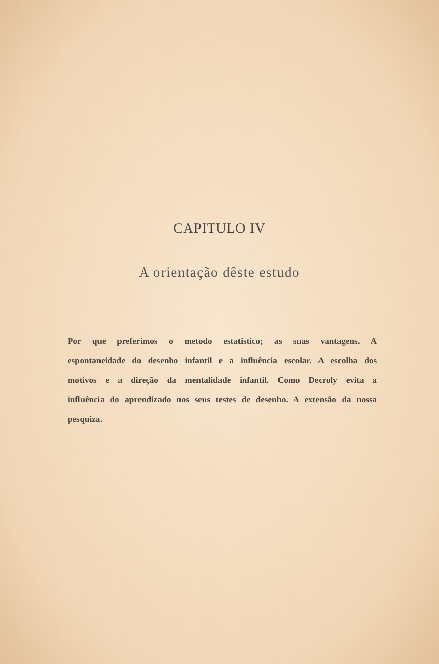CAPITULO IV
A orientação dêste estudo
Por que preferimos o metodo estatistico; as suas vantagens. A espontaneidade do desenho infantil e a influência escolar. A escolha dos motivos e a direção da mentalidade infantil. Como Decroly evita a influência do aprendizado nos seus testes de desenho. A extensão da nossa pesquiza.